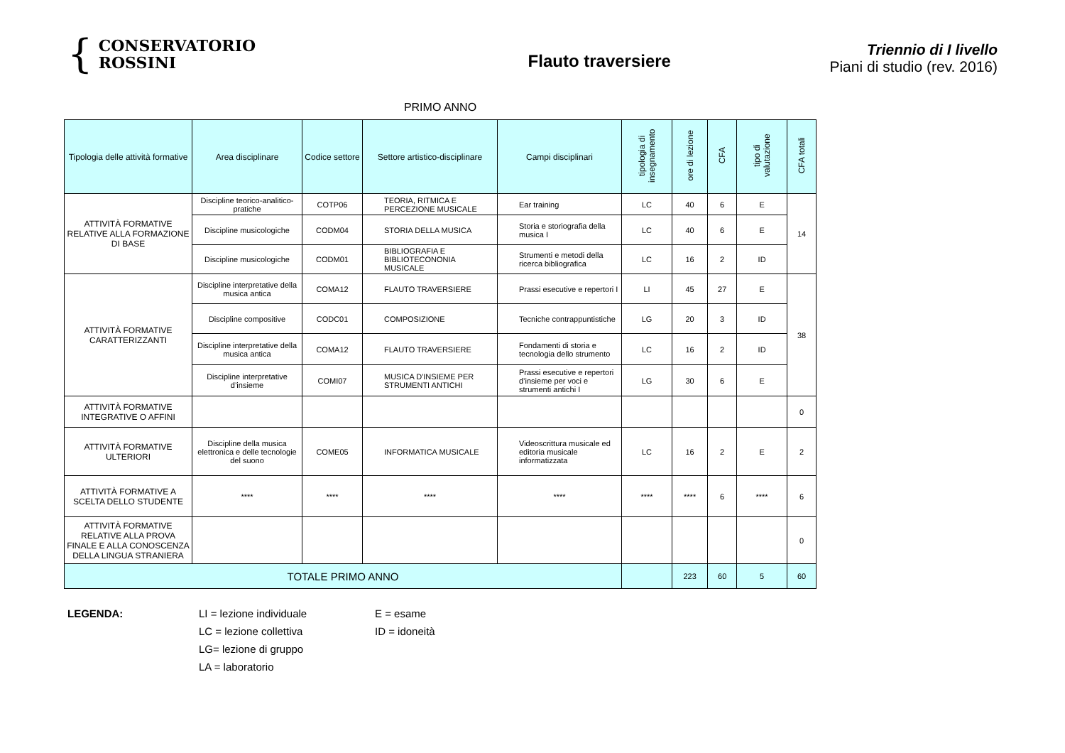{ CONSERVATORIO
ROSSINI
Flauto traversiere
Triennio di I livello
Piani di studio (rev. 2016)
PRIMO ANNO
| Tipologia delle attività formative | Area disciplinare | Codice settore | Settore artistico-disciplinare | Campi disciplinari | tipologia di insegnamento | ore di lezione | CFA | tipo di valutazione | CFA totali |
| --- | --- | --- | --- | --- | --- | --- | --- | --- | --- |
| ATTIVITÀ FORMATIVE RELATIVE ALLA FORMAZIONE DI BASE | Discipline teorico-analitico-pratiche | COTP06 | TEORIA, RITMICA E PERCEZIONE MUSICALE | Ear training | LC | 40 | 6 | E | 14 |
| | Discipline musicologiche | CODM04 | STORIA DELLA MUSICA | Storia e storiografia della musica I | LC | 40 | 6 | E | |
| | Discipline musicologiche | CODM01 | BIBLIOGRAFIA E BIBLIOTECONONIA MUSICALE | Strumenti e metodi della ricerca bibliografica | LC | 16 | 2 | ID | |
| ATTIVITÀ FORMATIVE CARATTERIZZANTI | Discipline interpretative della musica antica | COMA12 | FLAUTO TRAVERSIERE | Prassi esecutive e repertori I | LI | 45 | 27 | E | 38 |
| | Discipline compositive | CODC01 | COMPOSIZIONE | Tecniche contrappuntistiche | LG | 20 | 3 | ID | |
| | Discipline interpretative della musica antica | COMA12 | FLAUTO TRAVERSIERE | Fondamenti di storia e tecnologia dello strumento | LC | 16 | 2 | ID | |
| | Discipline interpretative d’insieme | COMI07 | MUSICA D'INSIEME PER STRUMENTI ANTICHI | Prassi esecutive e repertori d’insieme per voci e strumenti antichi I | LG | 30 | 6 | E | |
| ATTIVITÀ FORMATIVE INTEGRATIVE O AFFINI | | | | | | | | | 0 |
| ATTIVITÀ FORMATIVE ULTERIORI | Discipline della musica elettronica e delle tecnologie del suono | COME05 | INFORMATICA MUSICALE | Videoscrittura musicale ed editoria musicale informatizzata | LC | 16 | 2 | E | 2 |
| ATTIVITÀ FORMATIVE A SCELTA DELLO STUDENTE | **** | **** | **** | **** | **** | **** | 6 | **** | 6 |
| ATTIVITÀ FORMATIVE RELATIVE ALLA PROVA FINALE E ALLA CONOSCENZA DELLA LINGUA STRANIERA | | | | | | | | | 0 |
| TOTALE PRIMO ANNO | | | | | | 223 | 60 | 5 | 60 |
LEGENDA: LI = lezione individuale
LC = lezione collettiva
LG= lezione di gruppo
LA = laboratorio
E = esame
ID = idoneità